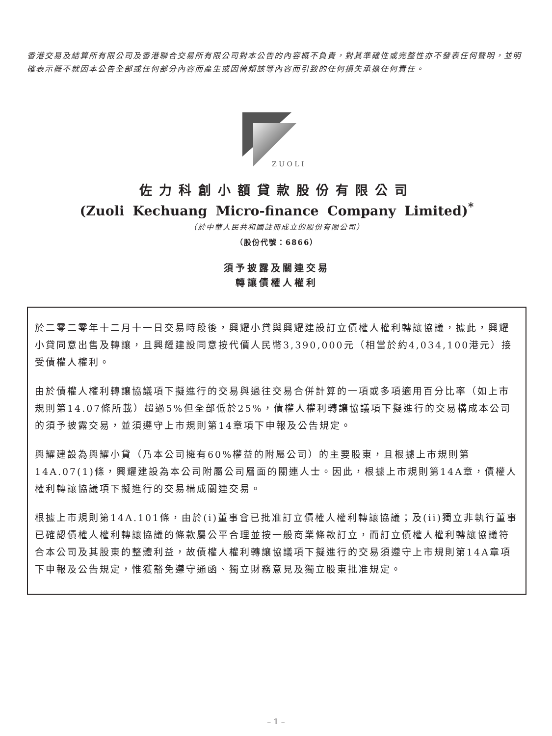香港交易及結算所有限公司及香港聯合交易所有限公司對本公告的內容概不負責，對其準確性或完整性亦不發表任何聲明，並明確表示概不就因本公告全部或任何部分內容而產生或因倚賴該等內容而引致的任何損失承擔任何責任。
Z U O L I
佐力科創小額貸款股份有限公司
(Zuoli Kechuang Micro-finance Company Limited)<sup>*</sup>
（於中華人民共和國註冊成立的股份有限公司）
（股份代號：6866）
須予披露及關連交易
轉讓債權人權利
於二零二零年十二月十一日交易時段後，興耀小貸與興耀建設訂立債權人權利轉讓協議，據此，興耀小貸同意出售及轉讓，且興耀建設同意按代價人民幣3,390,000元（相當於約4,034,100港元）接受債權人權利。
由於債權人權利轉讓協議項下擬進行的交易與過往交易合併計算的一項或多項適用百分比率（如上市規則第14.07條所載）超過5%但全部低於25%，債權人權利轉讓協議項下擬進行的交易構成本公司的須予披露交易，並須遵守上市規則第14章項下申報及公告規定。
興耀建設為興耀小貸（乃本公司擁有60%權益的附屬公司）的主要股東，且根據上市規則第14A.07(1)條，興耀建設為本公司附屬公司層面的關連人士。因此，根據上市規則第14A章，債權人權利轉讓協議項下擬進行的交易構成關連交易。
根據上市規則第14A.101條，由於(i)董事會已批准訂立債權人權利轉讓協議；及(ii)獨立非執行董事已確認債權人權利轉讓協議的條款屬公平合理並按一般商業條款訂立，而訂立債權人權利轉讓協議符合本公司及其股東的整體利益，故債權人權利轉讓協議項下擬進行的交易須遵守上市規則第14A章項下申報及公告規定，惟獲豁免遵守通函、獨立財務意見及獨立股東批准規定。
– 1 –